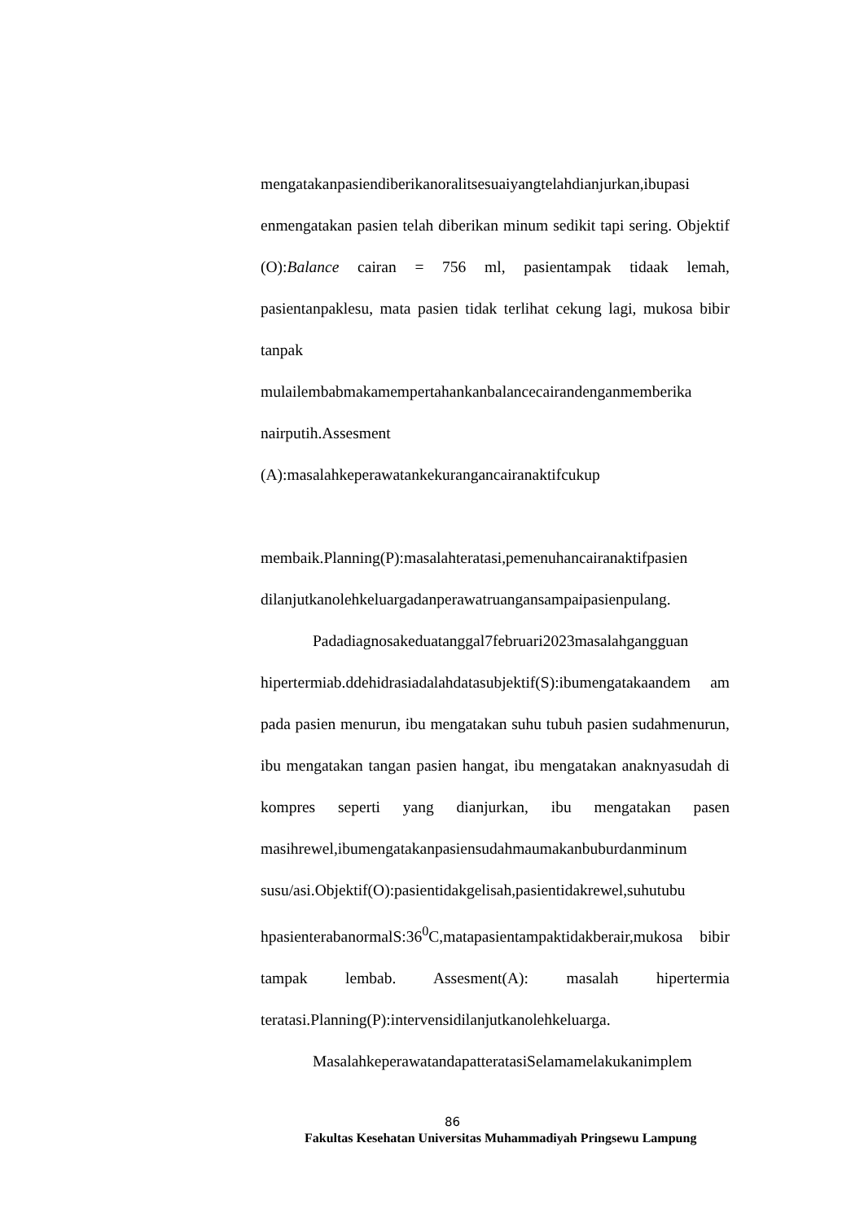mengatakanpasiendiberikanoralitsesuaiyangtelahdianjurkan,ibupasi enmengatakan pasien telah diberikan minum sedikit tapi sering. Objektif (O):Balance cairan = 756 ml, pasientampak tidaak lemah, pasientanpaklesu, mata pasien tidak terlihat cekung lagi, mukosa bibir tanpak mulailembabmakamempertahankanbalancecairandenganmemberika
nairputih.Assesment
(A):masalahkeperawatankekurangancairanaktifcukup
membaik.Planning(P):masalahteratasi,pemenuhancairanaktifpasien dilanjutkanolehkeluargadanperawatruangansampaipasienpulang.
Padadiagnosakeduatanggal7februari2023masalahgangguan hipertermiab.ddehidrasiadalahdatasubjektif(S):ibumengatakaandem am pada pasien menurun, ibu mengatakan suhu tubuh pasien sudahmenurun, ibu mengatakan tangan pasien hangat, ibu mengatakan anaknyasudah di kompres seperti yang dianjurkan, ibu mengatakan pasen masihrewel,ibumengatakanpasiensudahmaumakanbuburdanminum susu/asi.Objektif(O):pasientidakgelisah,pasientidakrewel,suhutubu hpasienterabanormalS:36<sup>0</sup>C,matapasientampaktidakberair,mukosa bibir tampak lembab. Assesment(A): masalah hipertermia teratasi.Planning(P):intervensidilanjutkanolehkeluarga.
MasalahkeperawatandapatteratasiSelamamelakukanimplem
86
Fakultas Kesehatan Universitas Muhammadiyah Pringsewu Lampung